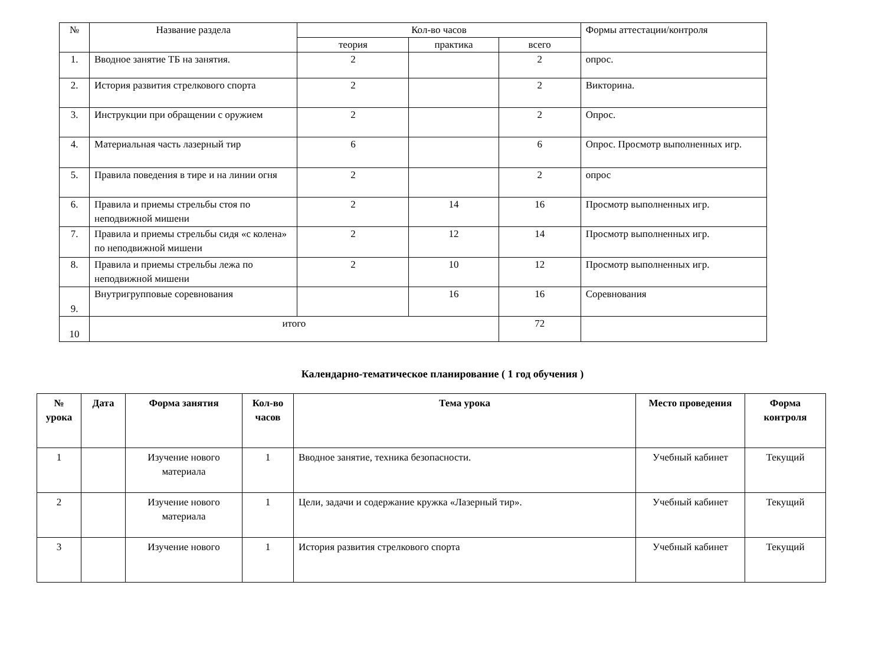| № | Название раздела | Кол-во часов | | | Формы аттестации/контроля |
| | | теория | практика | всего | |
| 1. | Вводное занятие ТБ на занятия. | 2 | | 2 | опрос. |
| 2. | История развития стрелкового спорта | 2 | | 2 | Викторина. |
| 3. | Инструкции при обращении с оружием | 2 | | 2 | Опрос. |
| 4. | Материальная часть лазерный тир | 6 | | 6 | Опрос. Просмотр выполненных игр. |
| 5. | Правила поведения в тире и на линии огня | 2 | | 2 | опрос |
| 6. | Правила и приемы стрельбы стоя по неподвижной мишени | 2 | 14 | 16 | Просмотр выполненных игр. |
| 7. | Правила и приемы стрельбы сидя «с колена» по неподвижной мишени | 2 | 12 | 14 | Просмотр выполненных игр. |
| 8. | Правила и приемы стрельбы лежа по неподвижной мишени | 2 | 10 | 12 | Просмотр выполненных игр. |
| 9. | Внутригрупповые соревнования | | 16 | 16 | Соревнования |
| 10 | итого | | | 72 | |
Календарно-тематическое планирование ( 1 год обучения )
| № урока | Дата | Форма занятия | Кол-во часов | Тема урока | Место проведения | Форма контроля |
| --- | --- | --- | --- | --- | --- | --- |
| 1 | | Изучение нового материала | 1 | Вводное занятие, техника безопасности. | Учебный кабинет | Текущий |
| 2 | | Изучение нового материала | 1 | Цели, задачи и содержание кружка «Лазерный тир». | Учебный кабинет | Текущий |
| 3 | | Изучение нового | 1 | История развития стрелкового спорта | Учебный кабинет | Текущий |